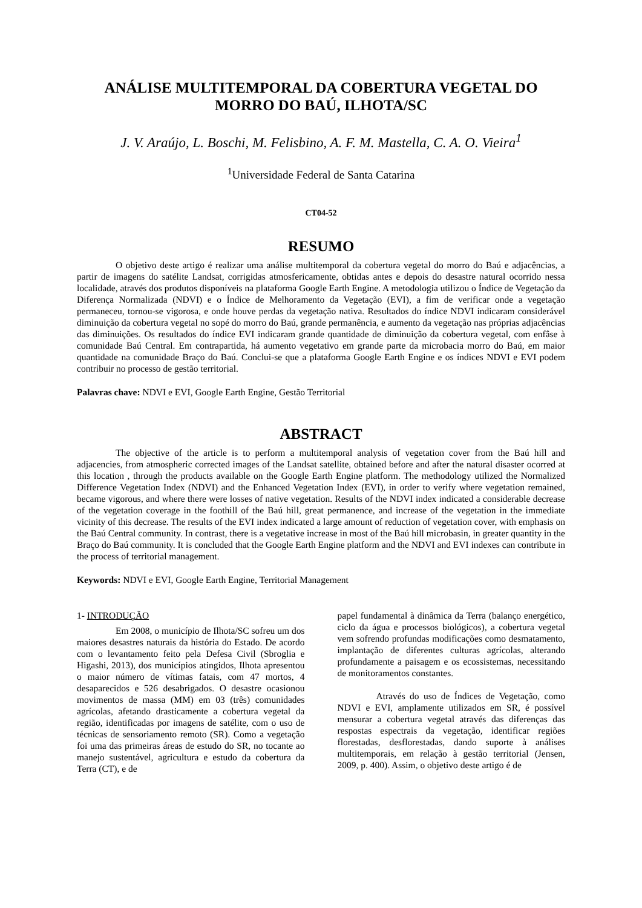ANÁLISE MULTITEMPORAL DA COBERTURA VEGETAL DO MORRO DO BAÚ, ILHOTA/SC
J. V. Araújo, L. Boschi, M. Felisbino, A. F. M. Mastella, C. A. O. Vieira<sup>1</sup>
<sup>1</sup> Universidade Federal de Santa Catarina
CT04-52
RESUMO
O objetivo deste artigo é realizar uma análise multitemporal da cobertura vegetal do morro do Baú e adjacências, a partir de imagens do satélite Landsat, corrigidas atmosfericamente, obtidas antes e depois do desastre natural ocorrido nessa localidade, através dos produtos disponíveis na plataforma Google Earth Engine. A metodologia utilizou o Índice de Vegetação da Diferença Normalizada (NDVI) e o Índice de Melhoramento da Vegetação (EVI), a fim de verificar onde a vegetação permaneceu, tornou-se vigorosa, e onde houve perdas da vegetação nativa. Resultados do índice NDVI indicaram considerável diminuição da cobertura vegetal no sopé do morro do Baú, grande permanência, e aumento da vegetação nas próprias adjacências das diminuições. Os resultados do índice EVI indicaram grande quantidade de diminuição da cobertura vegetal, com enfâse à comunidade Baú Central. Em contrapartida, há aumento vegetativo em grande parte da microbacia morro do Baú, em maior quantidade na comunidade Braço do Baú. Conclui-se que a plataforma Google Earth Engine e os índices NDVI e EVI podem contribuir no processo de gestão territorial.
Palavras chave: NDVI e EVI, Google Earth Engine, Gestão Territorial
ABSTRACT
The objective of the article is to perform a multitemporal analysis of vegetation cover from the Baú hill and adjacencies, from atmospheric corrected images of the Landsat satellite, obtained before and after the natural disaster ocorred at this location , through the products available on the Google Earth Engine platform. The methodology utilized the Normalized Difference Vegetation Index (NDVI) and the Enhanced Vegetation Index (EVI), in order to verify where vegetation remained, became vigorous, and where there were losses of native vegetation. Results of the NDVI index indicated a considerable decrease of the vegetation coverage in the foothill of the Baú hill, great permanence, and increase of the vegetation in the immediate vicinity of this decrease. The results of the EVI index indicated a large amount of reduction of vegetation cover, with emphasis on the Baú Central community. In contrast, there is a vegetative increase in most of the Baú hill microbasin, in greater quantity in the Braço do Baú community. It is concluded that the Google Earth Engine platform and the NDVI and EVI indexes can contribute in the process of territorial management.
Keywords: NDVI e EVI, Google Earth Engine, Territorial Management
1- INTRODUÇÃO
Em 2008, o município de Ilhota/SC sofreu um dos maiores desastres naturais da história do Estado. De acordo com o levantamento feito pela Defesa Civil (Sbroglia e Higashi, 2013), dos municípios atingidos, Ilhota apresentou o maior número de vítimas fatais, com 47 mortos, 4 desaparecidos e 526 desabrigados. O desastre ocasionou movimentos de massa (MM) em 03 (três) comunidades agrícolas, afetando drasticamente a cobertura vegetal da região, identificadas por imagens de satélite, com o uso de técnicas de sensoriamento remoto (SR). Como a vegetação foi uma das primeiras áreas de estudo do SR, no tocante ao manejo sustentável, agricultura e estudo da cobertura da Terra (CT), e de
papel fundamental à dinâmica da Terra (balanço energético, ciclo da água e processos biológicos), a cobertura vegetal vem sofrendo profundas modificações como desmatamento, implantação de diferentes culturas agrícolas, alterando profundamente a paisagem e os ecossistemas, necessitando de monitoramentos constantes.
Através do uso de Índices de Vegetação, como NDVI e EVI, amplamente utilizados em SR, é possível mensurar a cobertura vegetal através das diferenças das respostas espectrais da vegetação, identificar regiões florestadas, desflorestadas, dando suporte à análises multitemporais, em relação à gestão territorial (Jensen, 2009, p. 400). Assim, o objetivo deste artigo é de